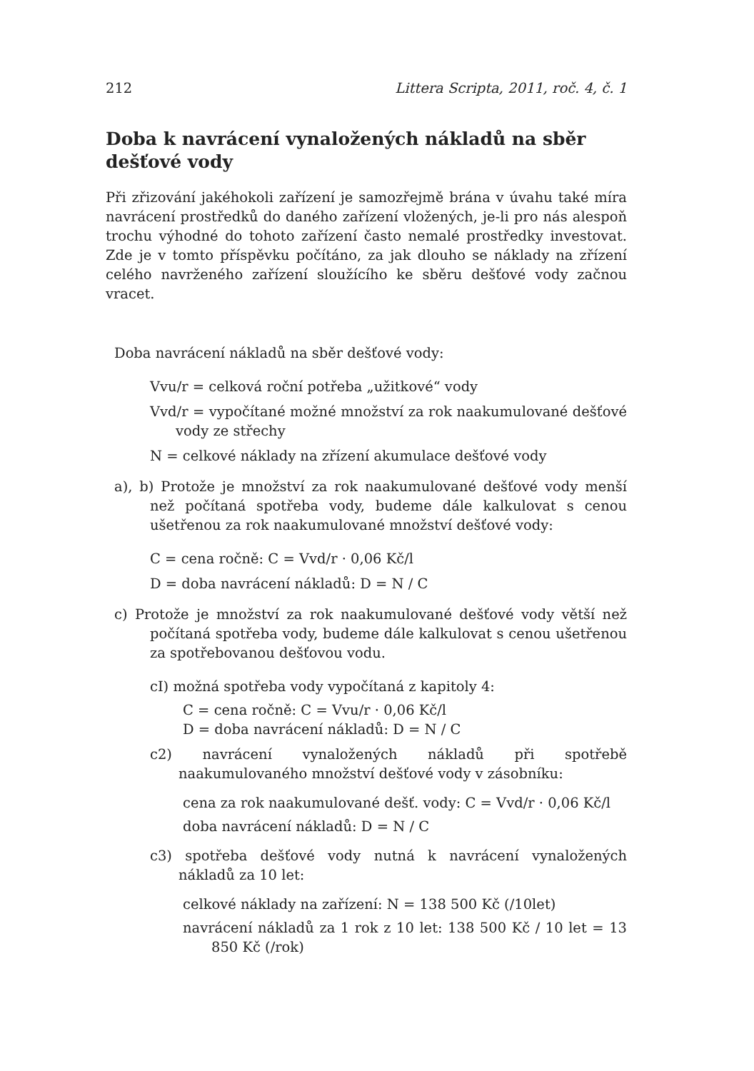212 Littera Scripta, 2011, roč. 4, č. 1
Doba k navrácení vynaložených nákladů na sběr dešťové vody
Při zřizování jakéhokoli zařízení je samozřejmě brána v úvahu také míra navrácení prostředků do daného zařízení vložených, je-li pro nás alespoň trochu výhodné do tohoto zařízení často nemalé prostředky investovat. Zde je v tomto příspěvku počítáno, za jak dlouho se náklady na zřízení celého navrženého zařízení sloužícího ke sběru dešťové vody začnou vracet.
Doba navrácení nákladů na sběr dešťové vody:
Vvu/r = celková roční potřeba „užitkové“ vody
Vvd/r = vypočítané možné množství za rok naakumulované dešťové vody ze střechy
N = celkové náklady na zřízení akumulace dešťové vody
a), b) Protože je množství za rok naakumulované dešťové vody menší než počítaná spotřeba vody, budeme dále kalkulovat s cenou ušetřenou za rok naakumulované množství dešťové vody:
C = cena ročně: C = Vvd/r · 0,06 Kč/l
D = doba navrácení nákladů: D = N / C
c) Protože je množství za rok naakumulované dešťové vody větší než počítaná spotřeba vody, budeme dále kalkulovat s cenou ušetřenou za spotřebovanou dešťovou vodu.
cI) možná spotřeba vody vypočítaná z kapitoly 4:
C = cena ročně: C = Vvu/r · 0,06 Kč/l
D = doba navrácení nákladů: D = N / C
c2) navrácení vynaložených nákladů při spotřebě naakumulovaného množství dešťové vody v zásobníku:
cena za rok naakumulované dešť. vody: C = Vvd/r · 0,06 Kč/l
doba navrácení nákladů: D = N / C
c3) spotřeba dešťové vody nutná k navrácení vynaložených nákladů za 10 let:
celkové náklady na zařízení: N = 138 500 Kč (/10let)
navrácení nákladů za 1 rok z 10 let: 138 500 Kč / 10 let = 13 850 Kč (/rok)